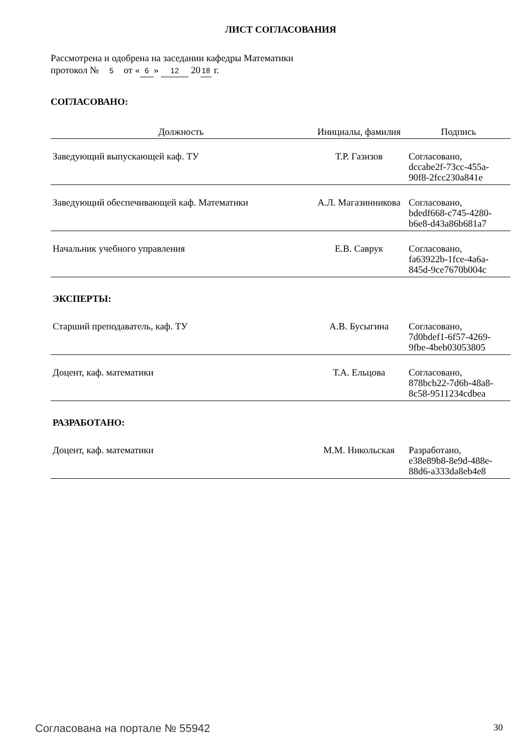ЛИСТ СОГЛАСОВАНИЯ
Рассмотрена и одобрена на заседании кафедры Математики
протокол № 5 от « 6 » 12 20 18 г.
СОГЛАСОВАНО:
| Должность | Инициалы, фамилия | Подпись |
| --- | --- | --- |
| Заведующий выпускающей каф. ТУ | Т.Р. Газизов | Согласовано, dccabe2f-73cc-455a- 90f8-2fcc230a841e |
| Заведующий обеспечивающей каф. Математики | А.Л. Магазинникова | Согласовано, bdedf668-c745-4280- b6e8-d43a86b681a7 |
| Начальник учебного управления | Е.В. Саврук | Согласовано, fa63922b-1fce-4a6a- 845d-9ce7670b004c |
| ЭКСПЕРТЫ: | | |
| Старший преподаватель, каф. ТУ | А.В. Бусыгина | Согласовано, 7d0bdef1-6f57-4269- 9fbe-4beb03053805 |
| Доцент, каф. математики | Т.А. Ельцова | Согласовано, 878bcb22-7d6b-48a8- 8c58-9511234cdbea |
| РАЗРАБОТАНО: | | |
| Доцент, каф. математики | М.М. Никольская | Разработано, e38e89b8-8e9d-488e- 88d6-a333da8eb4e8 |
Согласована на портале № 55942 30